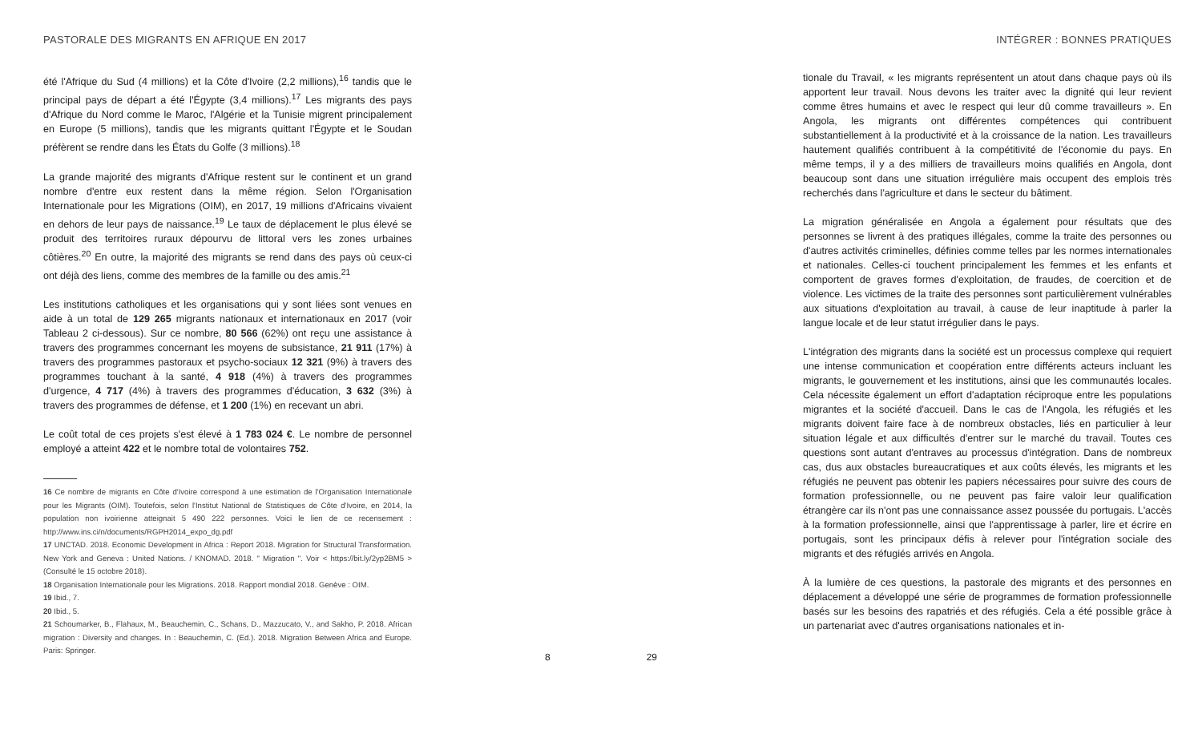PASTORALE DES MIGRANTS EN AFRIQUE EN 2017
été l'Afrique du Sud (4 millions) et la Côte d'Ivoire (2,2 millions),<sup>16</sup> tandis que le principal pays de départ a été l'Égypte (3,4 millions).<sup>17</sup> Les migrants des pays d'Afrique du Nord comme le Maroc, l'Algérie et la Tunisie migrent principalement en Europe (5 millions), tandis que les migrants quittant l'Égypte et le Soudan préfèrent se rendre dans les États du Golfe (3 millions).<sup>18</sup>
La grande majorité des migrants d'Afrique restent sur le continent et un grand nombre d'entre eux restent dans la même région. Selon l'Organisation Internationale pour les Migrations (OIM), en 2017, 19 millions d'Africains vivaient en dehors de leur pays de naissance.<sup>19</sup> Le taux de déplacement le plus élevé se produit des territoires ruraux dépourvu de littoral vers les zones urbaines côtières.<sup>20</sup> En outre, la majorité des migrants se rend dans des pays où ceux-ci ont déjà des liens, comme des membres de la famille ou des amis.<sup>21</sup>
Les institutions catholiques et les organisations qui y sont liées sont venues en aide à un total de 129 265 migrants nationaux et internationaux en 2017 (voir Tableau 2 ci-dessous). Sur ce nombre, 80 566 (62%) ont reçu une assistance à travers des programmes concernant les moyens de subsistance, 21 911 (17%) à travers des programmes pastoraux et psycho-sociaux 12 321 (9%) à travers des programmes touchant à la santé, 4 918 (4%) à travers des programmes d'urgence, 4 717 (4%) à travers des programmes d'éducation, 3 632 (3%) à travers des programmes de défense, et 1 200 (1%) en recevant un abri.
Le coût total de ces projets s'est élevé à 1 783 024 €. Le nombre de personnel employé a atteint 422 et le nombre total de volontaires 752.
16 Ce nombre de migrants en Côte d'Ivoire correspond à une estimation de l'Organisation Internationale pour les Migrants (OIM). Toutefois, selon l'Institut National de Statistiques de Côte d'Ivoire, en 2014, la population non ivoirienne atteignait 5 490 222 personnes. Voici le lien de ce recensement : http://www.ins.ci/n/documents/RGPH2014_expo_dg.pdf
17 UNCTAD. 2018. Economic Development in Africa : Report 2018. Migration for Structural Transformation. New York and Geneva : United Nations. / KNOMAD. 2018. " Migration ". Voir < https://bit.ly/2yp2BM5 > (Consulté le 15 octobre 2018).
18 Organisation Internationale pour les Migrations. 2018. Rapport mondial 2018. Genève : OIM.
19 Ibid., 7.
20 Ibid., 5.
21 Schoumarker, B., Flahaux, M., Beauchemin, C., Schans, D., Mazzucato, V., and Sakho, P. 2018. African migration : Diversity and changes. In : Beauchemin, C. (Ed.). 2018. Migration Between Africa and Europe. Paris: Springer.
INTÉGRER : BONNES PRATIQUES
tionale du Travail, « les migrants représentent un atout dans chaque pays où ils apportent leur travail. Nous devons les traiter avec la dignité qui leur revient comme êtres humains et avec le respect qui leur dû comme travailleurs ». En Angola, les migrants ont différentes compétences qui contribuent substantiellement à la productivité et à la croissance de la nation. Les travailleurs hautement qualifiés contribuent à la compétitivité de l'économie du pays. En même temps, il y a des milliers de travailleurs moins qualifiés en Angola, dont beaucoup sont dans une situation irrégulière mais occupent des emplois très recherchés dans l'agriculture et dans le secteur du bâtiment.
La migration généralisée en Angola a également pour résultats que des personnes se livrent à des pratiques illégales, comme la traite des personnes ou d'autres activités criminelles, définies comme telles par les normes internationales et nationales. Celles-ci touchent principalement les femmes et les enfants et comportent de graves formes d'exploitation, de fraudes, de coercition et de violence. Les victimes de la traite des personnes sont particulièrement vulnérables aux situations d'exploitation au travail, à cause de leur inaptitude à parler la langue locale et de leur statut irrégulier dans le pays.
L'intégration des migrants dans la société est un processus complexe qui requiert une intense communication et coopération entre différents acteurs incluant les migrants, le gouvernement et les institutions, ainsi que les communautés locales. Cela nécessite également un effort d'adaptation réciproque entre les populations migrantes et la société d'accueil. Dans le cas de l'Angola, les réfugiés et les migrants doivent faire face à de nombreux obstacles, liés en particulier à leur situation légale et aux difficultés d'entrer sur le marché du travail. Toutes ces questions sont autant d'entraves au processus d'intégration. Dans de nombreux cas, dus aux obstacles bureaucratiques et aux coûts élevés, les migrants et les réfugiés ne peuvent pas obtenir les papiers nécessaires pour suivre des cours de formation professionnelle, ou ne peuvent pas faire valoir leur qualification étrangère car ils n'ont pas une connaissance assez poussée du portugais. L'accès à la formation professionnelle, ainsi que l'apprentissage à parler, lire et écrire en portugais, sont les principaux défis à relever pour l'intégration sociale des migrants et des réfugiés arrivés en Angola.
À la lumière de ces questions, la pastorale des migrants et des personnes en déplacement a développé une série de programmes de formation professionnelle basés sur les besoins des rapatriés et des réfugiés. Cela a été possible grâce à un partenariat avec d'autres organisations nationales et in-
8 29